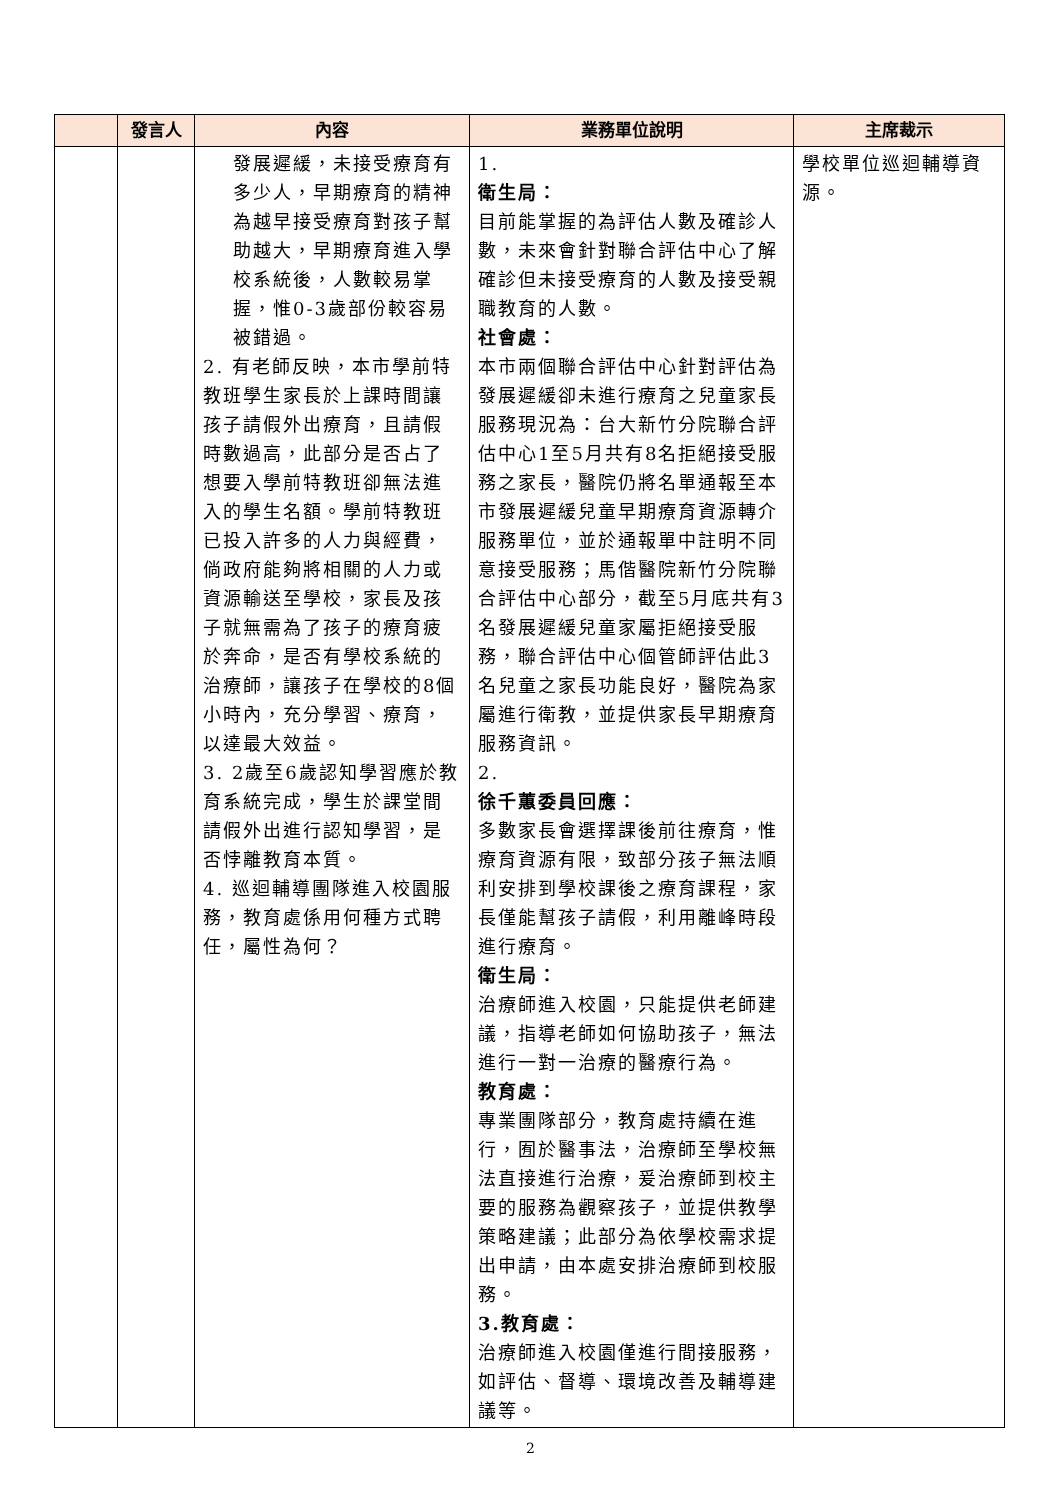| | 發言人 | 內容 | 業務單位說明 | 主席裁示 |
| --- | --- | --- | --- | --- |
| | | 發展遲緩，未接受療育有多少人，早期療育的精神為越早接受療育對孩子幫助越大，早期療育進入學校系統後，人數較易掌握，惟0-3歲部份較容易被錯過。 2. 有老師反映，本市學前特教班學生家長於上課時間讓孩子請假外出療育，且請假時數過高，此部分是否占了想要入學前特教班卻無法進入的學生名額。學前特教班已投入許多的人力與經費，倘政府能夠將相關的人力或資源輸送至學校，家長及孩子就無需為了孩子的療育疲於奔命，是否有學校系統的治療師，讓孩子在學校的8個小時內，充分學習、療育，以達最大效益。 3. 2歲至6歲認知學習應於教育系統完成，學生於課堂間請假外出進行認知學習，是否悖離教育本質。 4. 巡迴輔導團隊進入校園服務，教育處係用何種方式聘任，屬性為何？ | 1. 衛生局： 目前能掌握的為評估人數及確診人數，未來會針對聯合評估中心了解確診但未接受療育的人數及接受親職教育的人數。 社會處： 本市兩個聯合評估中心針對評估為發展遲緩卻未進行療育之兒童家長服務現況為：台大新竹分院聯合評估中心1至5月共有8名拒絕接受服務之家長，醫院仍將名單通報至本市發展遲緩兒童早期療育資源轉介服務單位，並於通報單中註明不同意接受服務；馬偕醫院新竹分院聯合評估中心部分，截至5月底共有3名發展遲緩兒童家屬拒絕接受服務，聯合評估中心個管師評估此3名兒童之家長功能良好，醫院為家屬進行衛教，並提供家長早期療育服務資訊。 2. 徐千蕙委員回應： 多數家長會選擇課後前往療育，惟療育資源有限，致部分孩子無法順利安排到學校課後之療育課程，家長僅能幫孩子請假，利用離峰時段進行療育。 衛生局： 治療師進入校園，只能提供老師建議，指導老師如何協助孩子，無法進行一對一治療的醫療行為。 教育處： 專業團隊部分，教育處持續在進行，囿於醫事法，治療師至學校無法直接進行治療，爰治療師到校主要的服務為觀察孩子，並提供教學策略建議；此部分為依學校需求提出申請，由本處安排治療師到校服務。 3.教育處： 治療師進入校園僅進行間接服務，如評估、督導、環境改善及輔導建議等。 | 學校單位巡迴輔導資源。 |
2